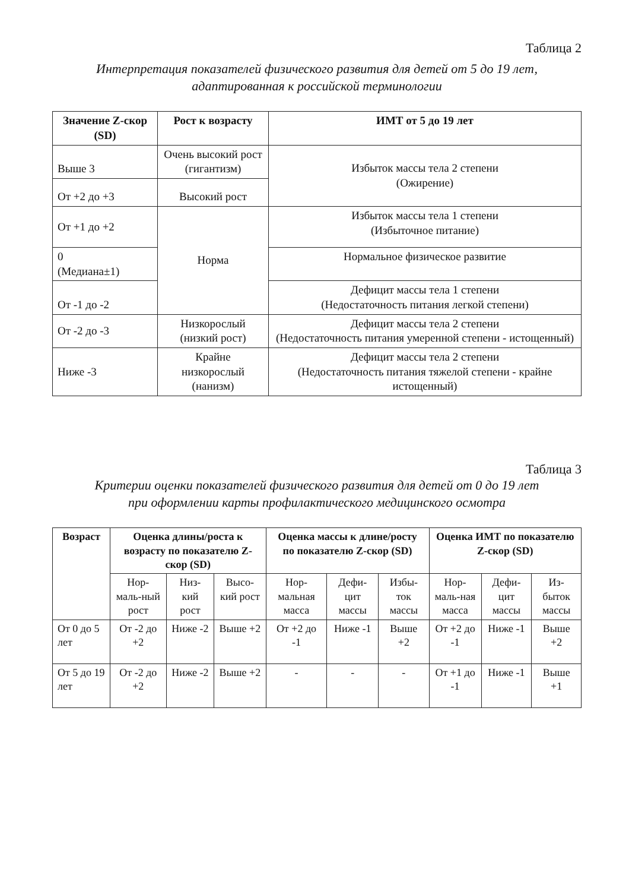Таблица 2
Интерпретация показателей физического развития для детей от 5 до 19 лет,
адаптированная к российской терминологии
| Значение Z-скор (SD) | Рост к возрасту | ИМТ от 5 до 19 лет |
| --- | --- | --- |
| Выше 3 | Очень высокий рост (гигантизм) | Избыток массы тела 2 степени (Ожирение) |
| От +2 до +3 | Высокий рост | |
| От +1 до +2 | Норма | Избыток массы тела 1 степени (Избыточное питание) |
| 0 (Медиана±1) | | Нормальное физическое развитие |
| От -1 до -2 | | Дефицит массы тела 1 степени (Недостаточность питания легкой степени) |
| От -2 до -3 | Низкорослый (низкий рост) | Дефицит массы тела 2 степени (Недостаточность питания умеренной степени - истощенный) |
| Ниже -3 | Крайне низкорослый (нанизм) | Дефицит массы тела 2 степени (Недостаточность питания тяжелой степени - крайне истощенный) |
Таблица 3
Критерии оценки показателей физического развития для детей от 0 до 19 лет
при оформлении карты профилактического медицинского осмотра
| Возраст | Оценка длины/роста к возрасту по показателю Z-скор (SD) | | | Оценка массы к длине/росту по показателю Z-скор (SD) | | | Оценка ИМТ по показателю Z-скор (SD) | | |
| --- | --- | --- | --- | --- | --- | --- | --- | --- | --- |
| | Нор-маль-ный рост | Низ-кий рост | Высо-кий рост | Нор-мальная масса | Дефи-цит массы | Избы-ток массы | Нор-маль-ная масса | Дефи-цит массы | Из-быток массы |
| От 0 до 5 лет | От -2 до +2 | Ниже -2 | Выше +2 | От +2 до -1 | Ниже -1 | Выше +2 | От +2 до -1 | Ниже -1 | Выше +2 |
| От 5 до 19 лет | От -2 до +2 | Ниже -2 | Выше +2 | - | - | - | От +1 до -1 | Ниже -1 | Выше +1 |